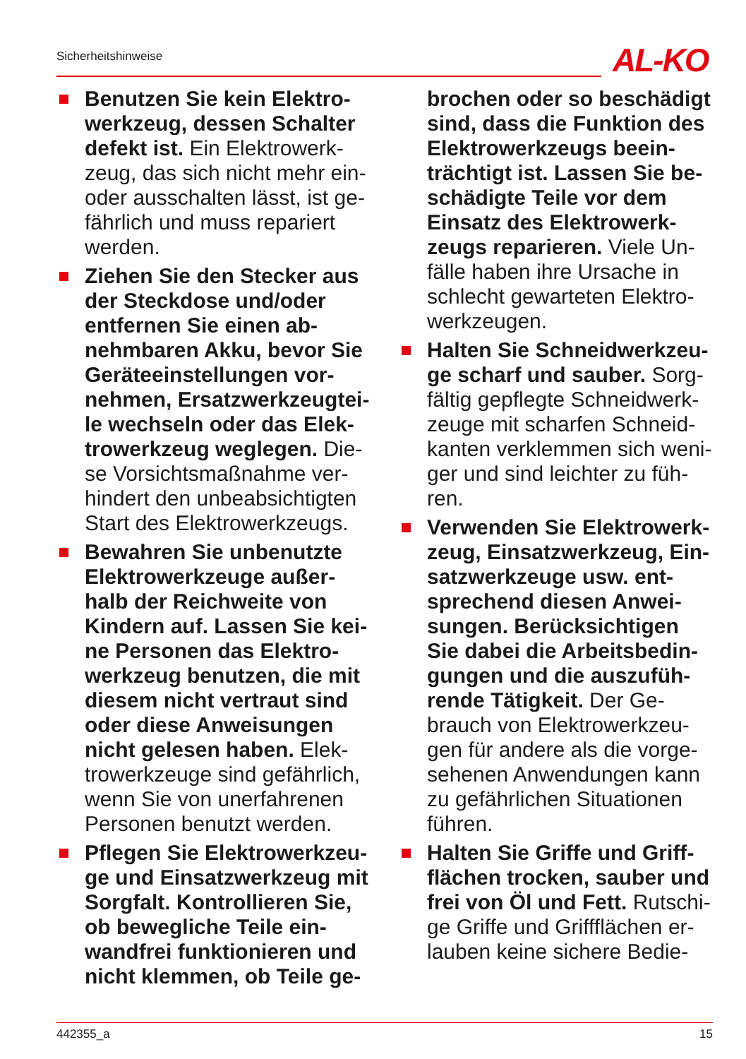Sicherheitshinweise AL-KO
Benutzen Sie kein Elektro­werkzeug, dessen Schalter defekt ist. Ein Elektrowerk­zeug, das sich nicht mehr ein- oder ausschalten lässt, ist ge­fährlich und muss repariert werden.
Ziehen Sie den Stecker aus der Steckdose und/oder entfernen Sie einen ab­nehmbaren Akku, bevor Sie Geräteeinstellungen vor­nehmen, Ersatzwerkzeugtei­le wechseln oder das Elek­trowerkzeug weglegen. Die­se Vorsichtsmaßnahme ver­hindert den unbeabsichtigten Start des Elektrowerkzeugs.
Bewahren Sie unbenutzte Elektrowerkzeuge außer­halb der Reichweite von Kindern auf. Lassen Sie kei­ne Personen das Elektro­werkzeug benutzen, die mit diesem nicht vertraut sind oder diese Anweisungen nicht gelesen haben. Elek­trowerkzeuge sind gefährlich, wenn Sie von unerfahrenen Personen benutzt werden.
Pflegen Sie Elektrowerkzeu­ge und Einsatzwerkzeug mit Sorgfalt. Kontrollieren Sie, ob bewegliche Teile ein­wandfrei funktionieren und nicht klemmen, ob Teile ge-
brochen oder so beschädigt sind, dass die Funktion des Elektrowerkzeugs beein­trächtigt ist. Lassen Sie be­schädigte Teile vor dem Einsatz des Elektrowerk­zeugs reparieren. Viele Un­fälle haben ihre Ursache in schlecht gewarteten Elektro­werkzeugen.
Halten Sie Schneidwerkzeu­ge scharf und sauber. Sorg­fältig gepflegte Schneidwerk­zeuge mit scharfen Schneid­kanten verklemmen sich weni­ger und sind leichter zu füh­ren.
Verwenden Sie Elektrowerk­zeug, Einsatzwerkzeug, Ein­satzwerkzeuge usw. ent­sprechend diesen Anwei­sungen. Berücksichtigen Sie dabei die Arbeitsbedin­gungen und die auszufüh­rende Tätigkeit. Der Ge­brauch von Elektrowerkzeu­gen für andere als die vorge­sehenen Anwendungen kann zu gefährlichen Situationen führen.
Halten Sie Griffe und Griff­flächen trocken, sauber und frei von Öl und Fett. Rutschi­ge Griffe und Griffflächen er­lauben keine sichere Bedie-
442355_a 15